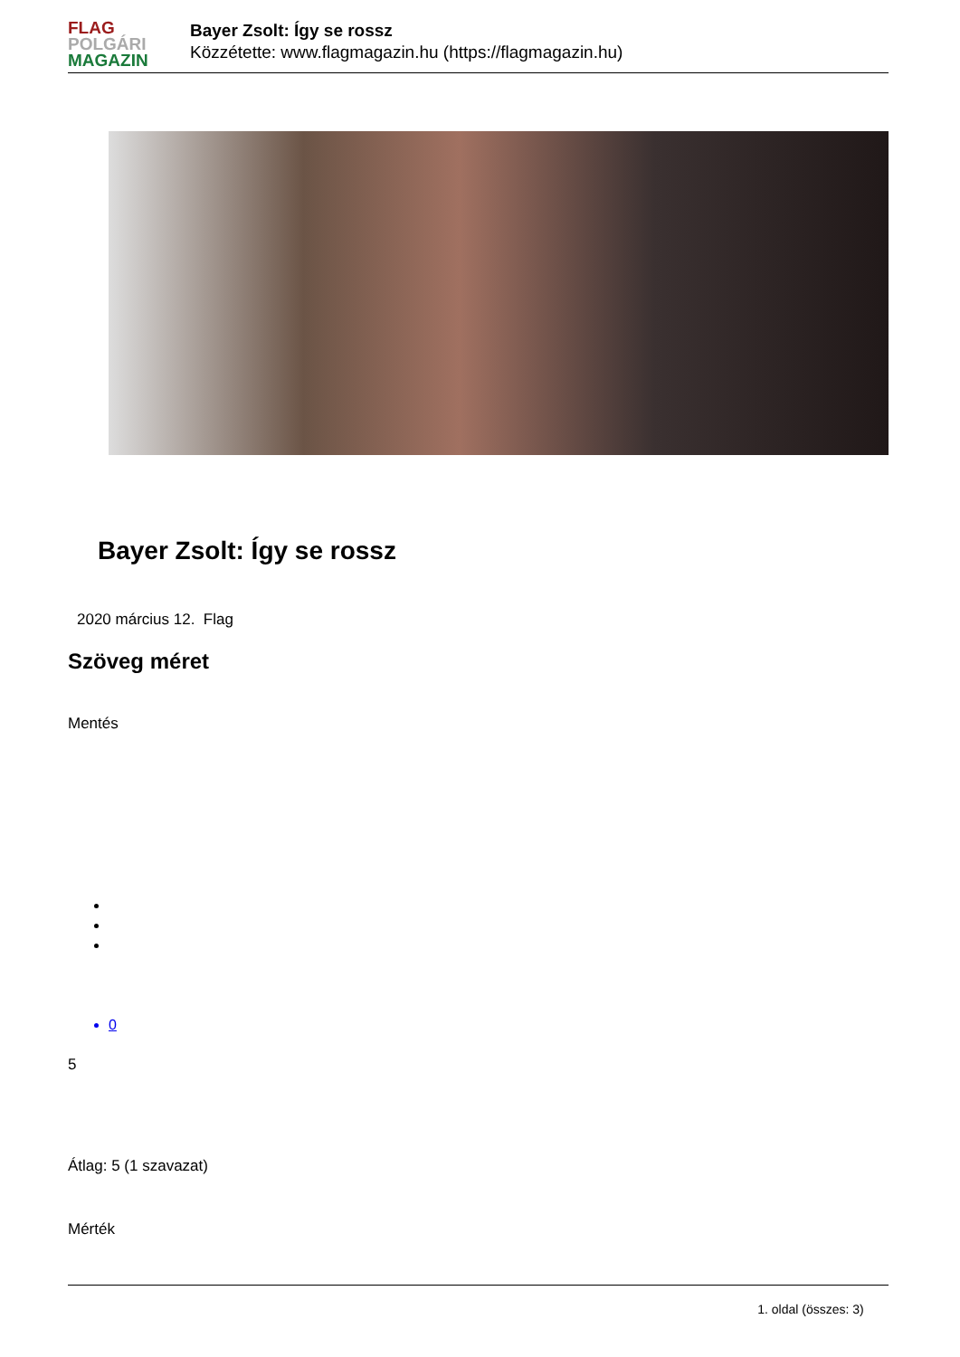FLAG
POLGÁRI
MAGAZIN
Bayer Zsolt: Így se rossz
Közzétette: www.flagmagazin.hu (https://flagmagazin.hu)
Bayer Zsolt: Így se rossz
2020 március 12. Flag
Szöveg méret
Mentés
0
5
Átlag: 5 (1 szavazat)
Mérték
1. oldal (összes: 3)